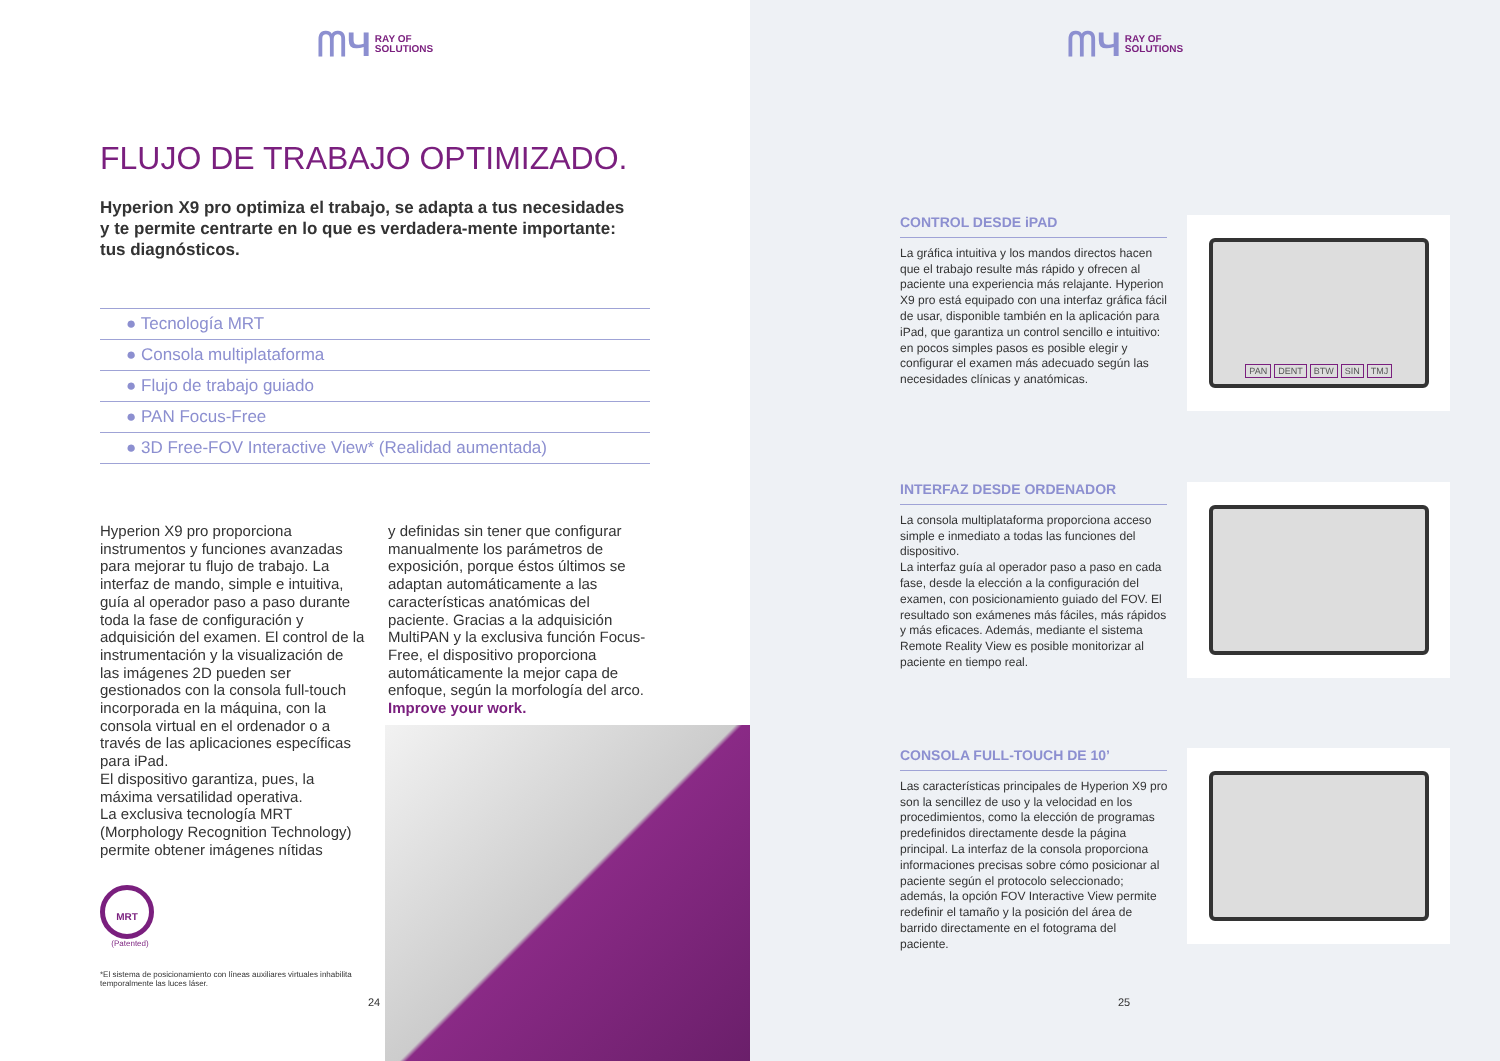ᗰЧ RAY OF
SOLUTIONS
FLUJO DE TRABAJO OPTIMIZADO.
Hyperion X9 pro optimiza el trabajo, se adapta a tus necesidades y te permite centrarte en lo que es verdadera-mente importante: tus diagnósticos.
● Tecnología MRT
● Consola multiplataforma
● Flujo de trabajo guiado
● PAN Focus-Free
● 3D Free-FOV Interactive View* (Realidad aumentada)
Hyperion X9 pro proporciona instrumentos y funciones avanzadas para mejorar tu flujo de trabajo. La interfaz de mando, simple e intuitiva, guía al operador paso a paso durante toda la fase de configuración y adquisición del examen. El control de la instrumentación y la visualización de las imágenes 2D pueden ser gestionados con la consola full-touch incorporada en la máquina, con la consola virtual en el ordenador o a través de las aplicaciones específicas para iPad.
El dispositivo garantiza, pues, la máxima versatilidad operativa.
La exclusiva tecnología MRT (Morphology Recognition Technology) permite obtener imágenes nítidas
y definidas sin tener que configurar manualmente los parámetros de exposición, porque éstos últimos se adaptan automáticamente a las características anatómicas del paciente. Gracias a la adquisición MultiPAN y la exclusiva función Focus-Free, el dispositivo proporciona automáticamente la mejor capa de enfoque, según la morfología del arco.
Improve your work.
MRT
(Patented)
*El sistema de posicionamiento con líneas auxiliares virtuales inhabilita temporalmente las luces láser.
24
ᗰЧ RAY OF
SOLUTIONS
CONTROL DESDE iPAD
La gráfica intuitiva y los mandos directos hacen que el trabajo resulte más rápido y ofrecen al paciente una experiencia más relajante. Hyperion X9 pro está equipado con una interfaz gráfica fácil de usar, disponible también en la aplicación para iPad, que garantiza un control sencillo e intuitivo: en pocos simples pasos es posible elegir y configurar el examen más adecuado según las necesidades clínicas y anatómicas.
PAN DENT BTW SIN TMJ
INTERFAZ DESDE ORDENADOR
La consola multiplataforma proporciona acceso simple e inmediato a todas las funciones del dispositivo.
La interfaz guía al operador paso a paso en cada fase, desde la elección a la configuración del examen, con posicionamiento guiado del FOV. El resultado son exámenes más fáciles, más rápidos y más eficaces. Además, mediante el sistema Remote Reality View es posible monitorizar al paciente en tiempo real.
CONSOLA FULL-TOUCH DE 10’
Las características principales de Hyperion X9 pro son la sencillez de uso y la velocidad en los procedimientos, como la elección de programas predefinidos directamente desde la página principal. La interfaz de la consola proporciona informaciones precisas sobre cómo posicionar al paciente según el protocolo seleccionado; además, la opción FOV Interactive View permite redefinir el tamaño y la posición del área de barrido directamente en el fotograma del paciente.
25